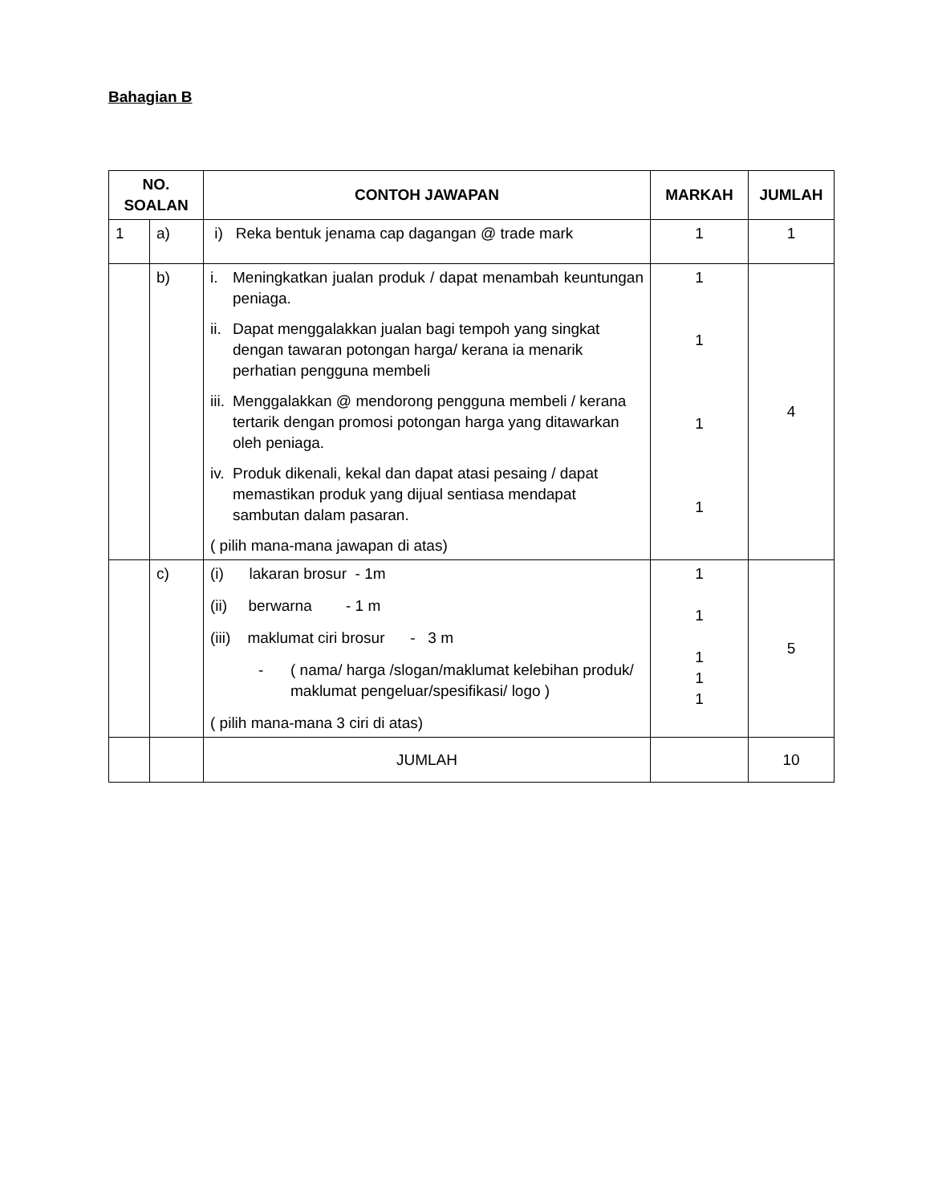Bahagian B
| NO. SOALAN | | CONTOH JAWAPAN | MARKAH | JUMLAH |
| --- | --- | --- | --- | --- |
| 1 | a) | i) Reka bentuk jenama cap dagangan @ trade mark | 1 | 1 |
| | b) | i. Meningkatkan jualan produk / dapat menambah keuntungan peniaga. ii. Dapat menggalakkan jualan bagi tempoh yang singkat dengan tawaran potongan harga/ kerana ia menarik perhatian pengguna membeli iii. Menggalakkan @ mendorong pengguna membeli / kerana tertarik dengan promosi potongan harga yang ditawarkan oleh peniaga. iv. Produk dikenali, kekal dan dapat atasi pesaing / dapat memastikan produk yang dijual sentiasa mendapat sambutan dalam pasaran. ( pilih mana-mana jawapan di atas) | 1 1 1 1 | 4 |
| | c) | (i) lakaran brosur - 1m (ii) berwarna - 1 m (iii) maklumat ciri brosur - 3 m - ( nama/ harga /slogan/maklumat kelebihan produk/ maklumat pengeluar/spesifikasi/ logo ) ( pilih mana-mana 3 ciri di atas) | 1 1 1 1 1 | 5 |
| | | JUMLAH | | 10 |